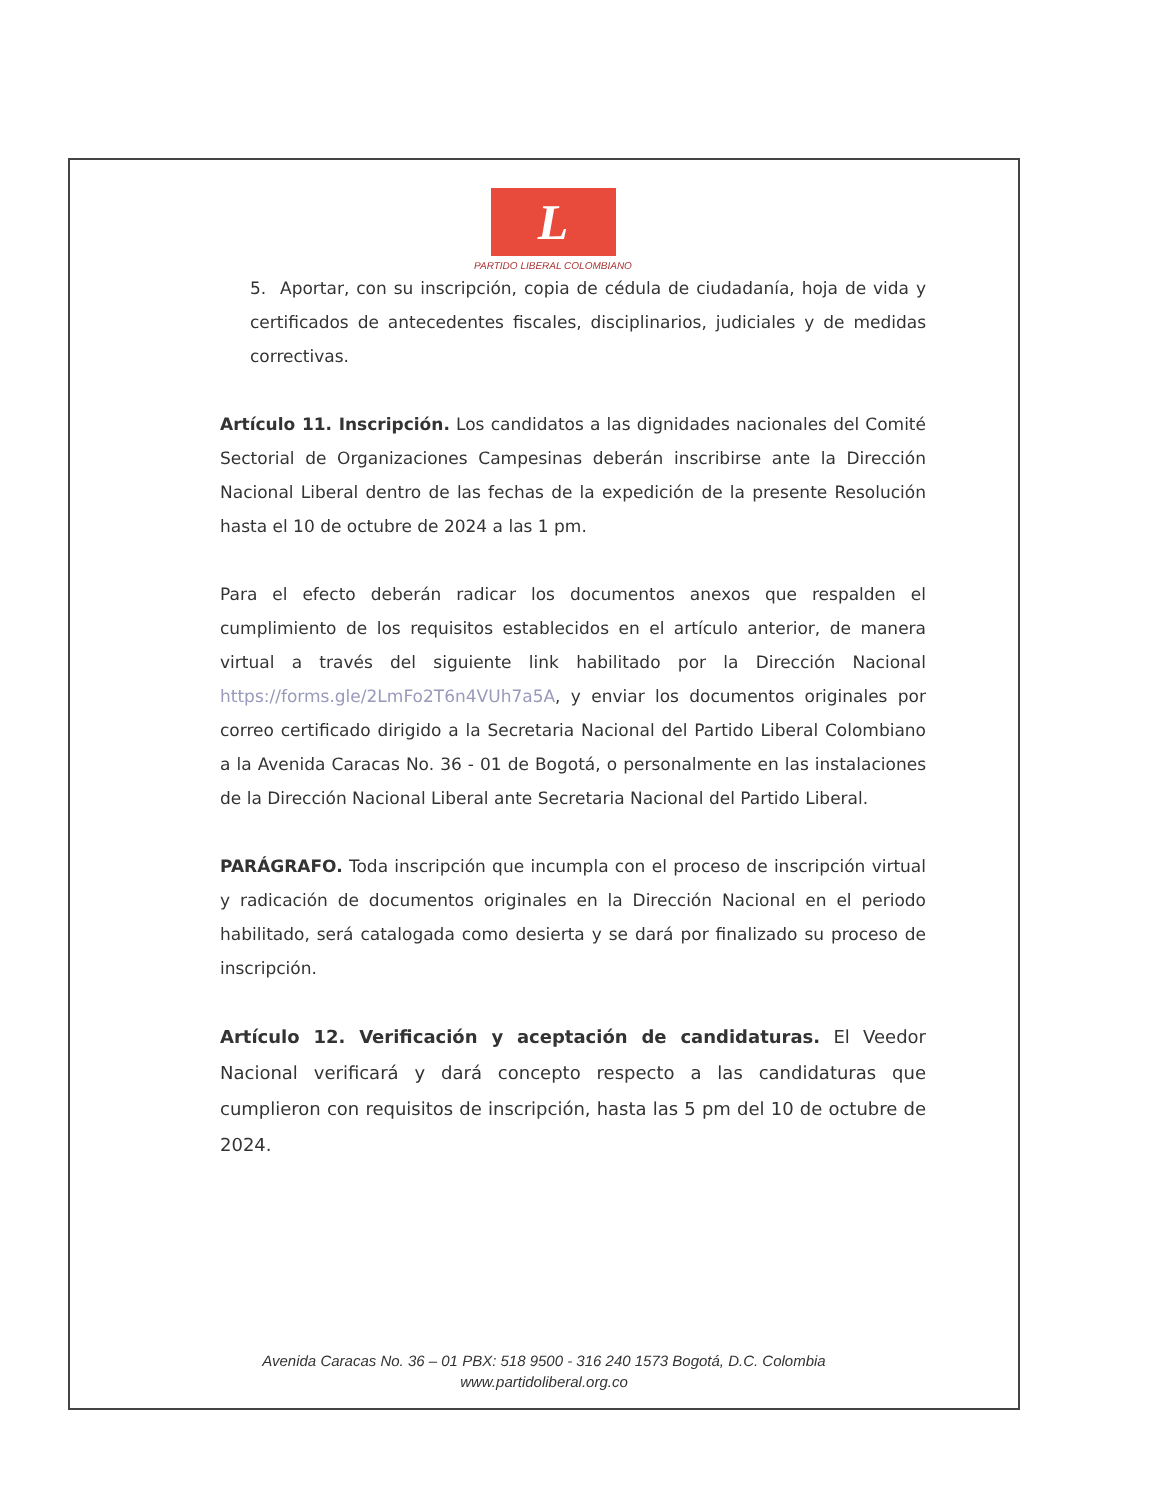L
PARTIDO LIBERAL COLOMBIANO
5. Aportar, con su inscripción, copia de cédula de ciudadanía, hoja de vida y certificados de antecedentes fiscales, disciplinarios, judiciales y de medidas correctivas.
Artículo 11. Inscripción. Los candidatos a las dignidades nacionales del Comité Sectorial de Organizaciones Campesinas deberán inscribirse ante la Dirección Nacional Liberal dentro de las fechas de la expedición de la presente Resolución hasta el 10 de octubre de 2024 a las 1 pm.
Para el efecto deberán radicar los documentos anexos que respalden el cumplimiento de los requisitos establecidos en el artículo anterior, de manera virtual a través del siguiente link habilitado por la Dirección Nacional https://forms.gle/2LmFo2T6n4VUh7a5A, y enviar los documentos originales por correo certificado dirigido a la Secretaria Nacional del Partido Liberal Colombiano a la Avenida Caracas No. 36 - 01 de Bogotá, o personalmente en las instalaciones de la Dirección Nacional Liberal ante Secretaria Nacional del Partido Liberal.
PARÁGRAFO. Toda inscripción que incumpla con el proceso de inscripción virtual y radicación de documentos originales en la Dirección Nacional en el periodo habilitado, será catalogada como desierta y se dará por finalizado su proceso de inscripción.
Artículo 12. Verificación y aceptación de candidaturas. El Veedor Nacional verificará y dará concepto respecto a las candidaturas que cumplieron con requisitos de inscripción, hasta las 5 pm del 10 de octubre de 2024.
Avenida Caracas No. 36 – 01 PBX: 518 9500 - 316 240 1573 Bogotá, D.C. Colombia
www.partidoliberal.org.co